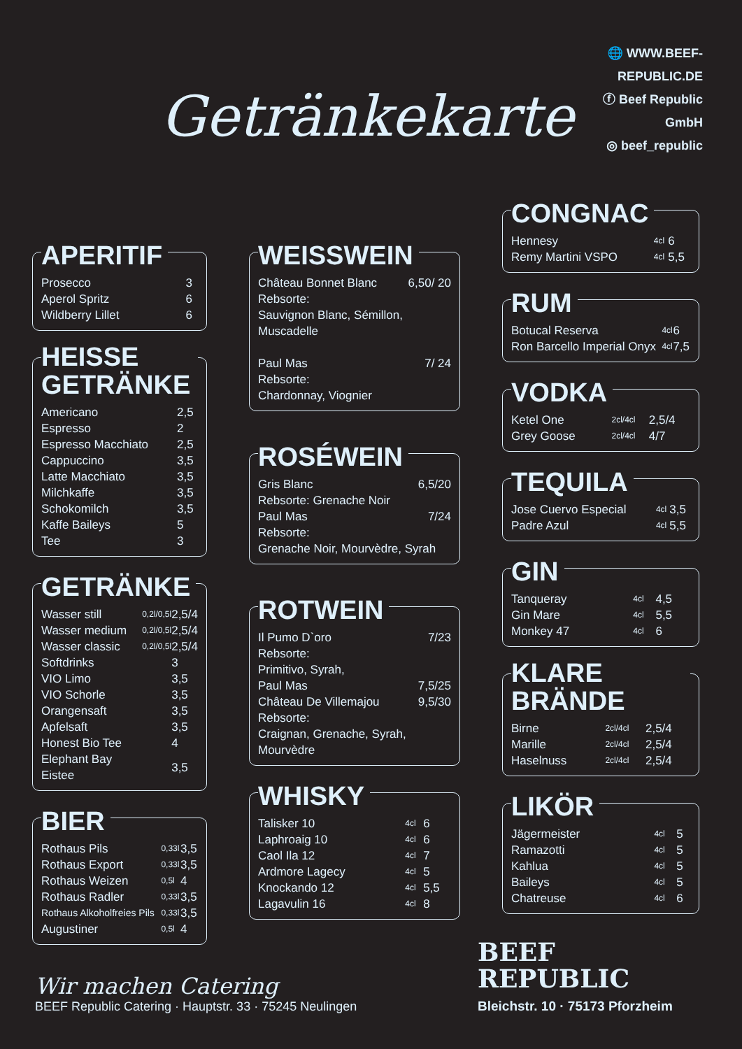Getränkekarte
🌐 WWW.BEEF-REPUBLIC.DE
ⓕ Beef Republic GmbH
◎ beef_republic
APERITIF
| Prosecco | 3 |
| Aperol Spritz | 6 |
| Wildberry Lillet | 6 |
HEISSE GETRÄNKE
| Americano | 2,5 |
| Espresso | 2 |
| Espresso Macchiato | 2,5 |
| Cappuccino | 3,5 |
| Latte Macchiato | 3,5 |
| Milchkaffe | 3,5 |
| Schokomilch | 3,5 |
| Kaffe Baileys | 5 |
| Tee | 3 |
GETRÄNKE
| Wasser still | 0,2l/0,5l | 2,5/4 |
| Wasser medium | 0,2l/0,5l | 2,5/4 |
| Wasser classic | 0,2l/0,5l | 2,5/4 |
| Softdrinks | | 3 |
| VIO Limo | | 3,5 |
| VIO Schorle | | 3,5 |
| Orangensaft | | 3,5 |
| Apfelsaft | | 3,5 |
| Honest Bio Tee | | 4 |
| Elephant Bay Eistee | | 3,5 |
BIER
| Rothaus Pils | 0,33l | 3,5 |
| Rothaus Export | 0,33l | 3,5 |
| Rothaus Weizen | 0,5l | 4 |
| Rothaus Radler | 0,33l | 3,5 |
| Rothaus Alkoholfreies Pils | 0,33l | 3,5 |
| Augustiner | 0,5l | 4 |
WEISSWEIN
| Château Bonnet Blanc | 6,50/ 20 |
| Rebsorte: Sauvignon Blanc, Sémillon, Muscadelle | |
| Paul Mas | 7/ 24 |
| Rebsorte: Chardonnay, Viognier | |
ROSÉWEIN
| Gris Blanc | 6,5/20 |
| Rebsorte: Grenache Noir | |
| Paul Mas | 7/24 |
| Rebsorte: Grenache Noir, Mourvèdre, Syrah | |
ROTWEIN
| Il Pumo D`oro | 7/23 |
| Rebsorte: Primitivo, Syrah, | |
| Paul Mas | 7,5/25 |
| Château De Villemajou | 9,5/30 |
| Rebsorte: Craignan, Grenache, Syrah, Mourvèdre | |
WHISKY
| Talisker 10 | 4cl | 6 |
| Laphroaig 10 | 4cl | 6 |
| Caol Ila 12 | 4cl | 7 |
| Ardmore Lagecy | 4cl | 5 |
| Knockando 12 | 4cl | 5,5 |
| Lagavulin 16 | 4cl | 8 |
CONGNAC
| Hennesy | 4cl | 6 |
| Remy Martini VSPO | 4cl | 5,5 |
RUM
| Botucal Reserva | 4cl | 6 |
| Ron Barcello Imperial Onyx | 4cl | 7,5 |
VODKA
| Ketel One | 2cl/4cl | 2,5/4 |
| Grey Goose | 2cl/4cl | 4/7 |
TEQUILA
| Jose Cuervo Especial | 4cl | 3,5 |
| Padre Azul | 4cl | 5,5 |
GIN
| Tanqueray | 4cl | 4,5 |
| Gin Mare | 4cl | 5,5 |
| Monkey 47 | 4cl | 6 |
KLARE BRÄNDE
| Birne | 2cl/4cl | 2,5/4 |
| Marille | 2cl/4cl | 2,5/4 |
| Haselnuss | 2cl/4cl | 2,5/4 |
LIKÖR
| Jägermeister | 4cl | 5 |
| Ramazotti | 4cl | 5 |
| Kahlua | 4cl | 5 |
| Baileys | 4cl | 5 |
| Chatreuse | 4cl | 6 |
Wir machen Catering
BEEF Republic Catering · Hauptstr. 33 · 75245 Neulingen
BEEF
REPUBLIC
Bleichstr. 10 · 75173 Pforzheim